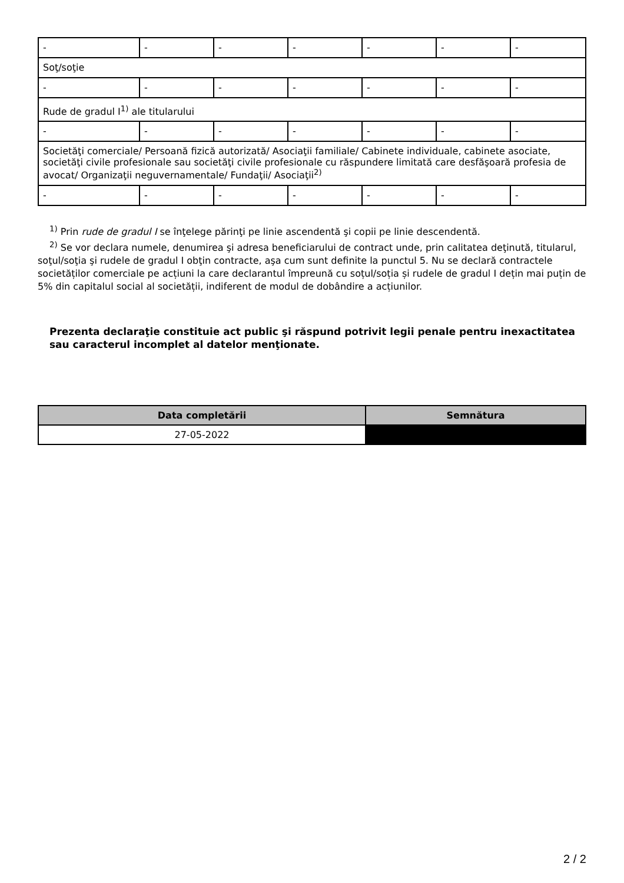| - | - | - | - | - | - | - |
| Soţ/soţie | | | | | | |
| - | - | - | - | - | - | - |
| Rude de gradul I<sup>1)</sup> ale titularului | | | | | | |
| - | - | - | - | - | - | - |
| Societăţi comerciale/ Persoană fizică autorizată/ Asociaţii familiale/ Cabinete individuale, cabinete asociate, societăţi civile profesionale sau societăţi civile profesionale cu răspundere limitată care desfăşoară profesia de avocat/ Organizaţii neguvernamentale/ Fundaţii/ Asociaţii<sup>2)</sup> | | | | | | |
| - | - | - | - | - | - | - |
<sup>1)</sup> Prin rude de gradul I se înţelege părinţi pe linie ascendentă şi copii pe linie descendentă.
<sup>2)</sup> Se vor declara numele, denumirea şi adresa beneficiarului de contract unde, prin calitatea deţinută, titularul, soţul/soţia şi rudele de gradul I obţin contracte, aşa cum sunt definite la punctul 5. Nu se declară contractele societăților comerciale pe acțiuni la care declarantul împreună cu soțul/soția și rudele de gradul I dețin mai puțin de 5% din capitalul social al societății, indiferent de modul de dobândire a acțiunilor.
Prezenta declaraţie constituie act public şi răspund potrivit legii penale pentru inexactitatea sau caracterul incomplet al datelor menţionate.
| Data completării | Semnătura |
| --- | --- |
| 27-05-2022 | |
2 / 2